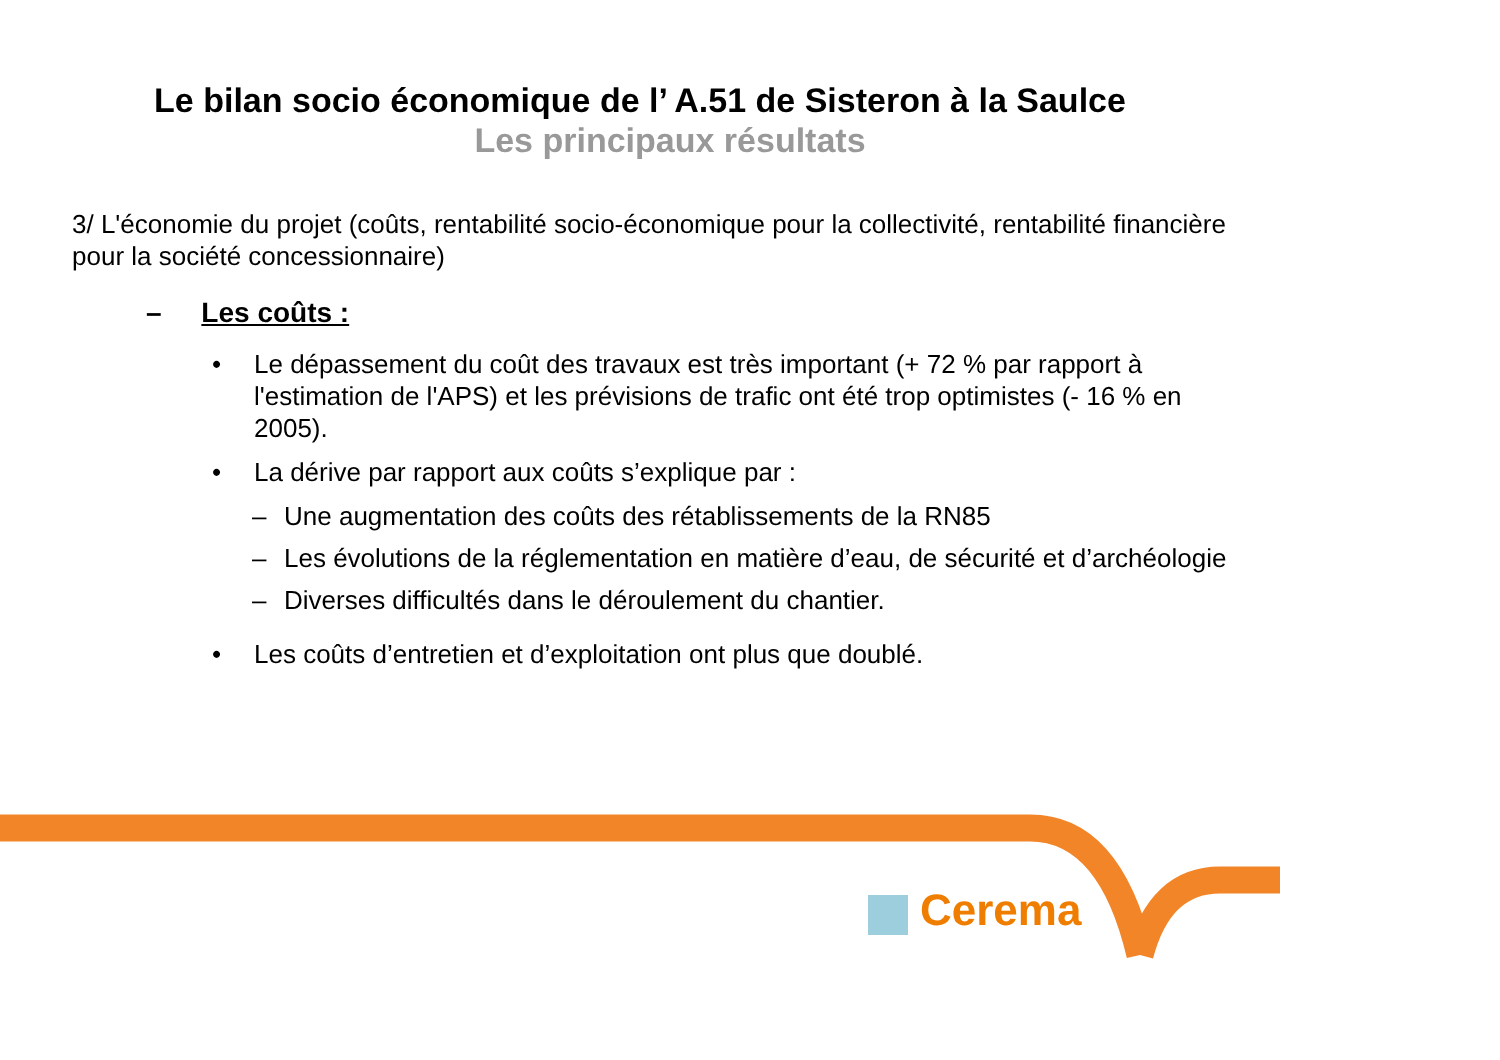Le bilan socio économique de l’ A.51 de Sisteron à la Saulce
Les principaux résultats
3/ L'économie du projet (coûts, rentabilité socio-économique pour la collectivité, rentabilité financière pour la société concessionnaire)
– Les coûts :
• Le dépassement du coût des travaux est très important (+ 72 % par rapport à l'estimation de l'APS) et les prévisions de trafic ont été trop optimistes (- 16 % en 2005).
• La dérive par rapport aux coûts s’explique par :
– Une augmentation des coûts des rétablissements de la RN85
– Les évolutions de la réglementation en matière d’eau, de sécurité et d’archéologie
– Diverses difficultés dans le déroulement du chantier.
• Les coûts d’entretien et d’exploitation ont plus que doublé.
Cerema